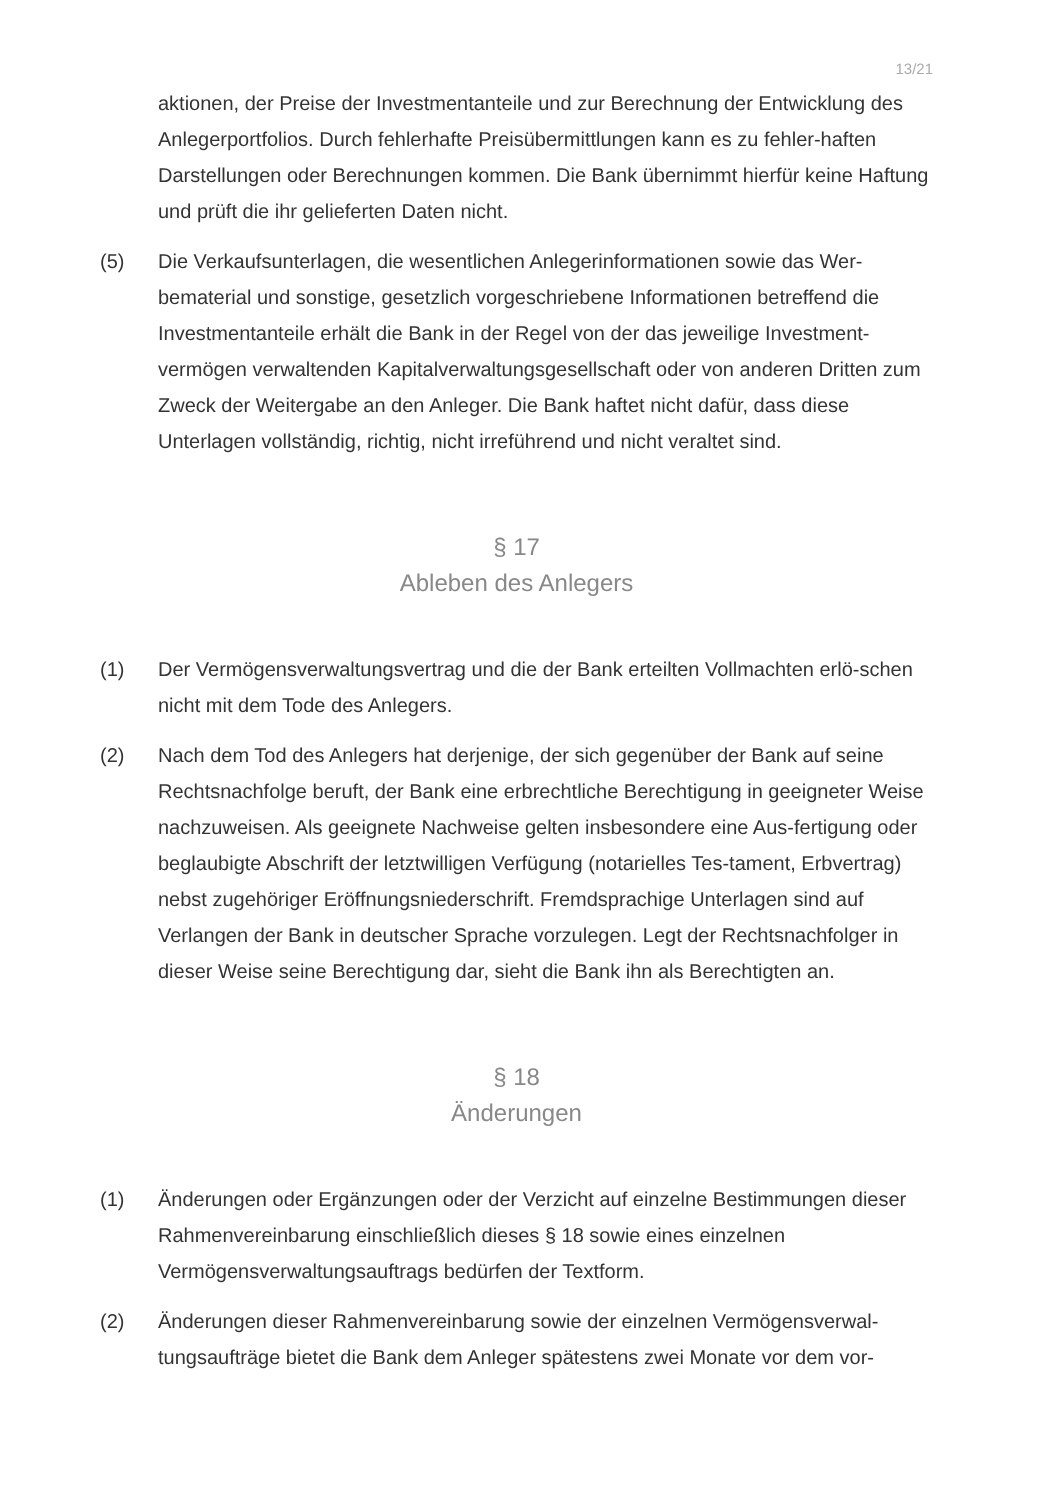13/21
aktionen, der Preise der Investmentanteile und zur Berechnung der Entwicklung des Anlegerportfolios. Durch fehlerhafte Preisübermittlungen kann es zu fehler-haften Darstellungen oder Berechnungen kommen. Die Bank übernimmt hierfür keine Haftung und prüft die ihr gelieferten Daten nicht.
(5) Die Verkaufsunterlagen, die wesentlichen Anlegerinformationen sowie das Wer-bematerial und sonstige, gesetzlich vorgeschriebene Informationen betreffend die Investmentanteile erhält die Bank in der Regel von der das jeweilige Investment-vermögen verwaltenden Kapitalverwaltungsgesellschaft oder von anderen Dritten zum Zweck der Weitergabe an den Anleger. Die Bank haftet nicht dafür, dass diese Unterlagen vollständig, richtig, nicht irreführend und nicht veraltet sind.
§ 17
Ableben des Anlegers
(1) Der Vermögensverwaltungsvertrag und die der Bank erteilten Vollmachten erlö-schen nicht mit dem Tode des Anlegers.
(2) Nach dem Tod des Anlegers hat derjenige, der sich gegenüber der Bank auf seine Rechtsnachfolge beruft, der Bank eine erbrechtliche Berechtigung in geeigneter Weise nachzuweisen. Als geeignete Nachweise gelten insbesondere eine Aus-fertigung oder beglaubigte Abschrift der letztwilligen Verfügung (notarielles Tes-tament, Erbvertrag) nebst zugehöriger Eröffnungsniederschrift. Fremdsprachige Unterlagen sind auf Verlangen der Bank in deutscher Sprache vorzulegen. Legt der Rechtsnachfolger in dieser Weise seine Berechtigung dar, sieht die Bank ihn als Berechtigten an.
§ 18
Änderungen
(1) Änderungen oder Ergänzungen oder der Verzicht auf einzelne Bestimmungen dieser Rahmenvereinbarung einschließlich dieses § 18 sowie eines einzelnen Vermögensverwaltungsauftrags bedürfen der Textform.
(2) Änderungen dieser Rahmenvereinbarung sowie der einzelnen Vermögensverwal-tungsaufträge bietet die Bank dem Anleger spätestens zwei Monate vor dem vor-